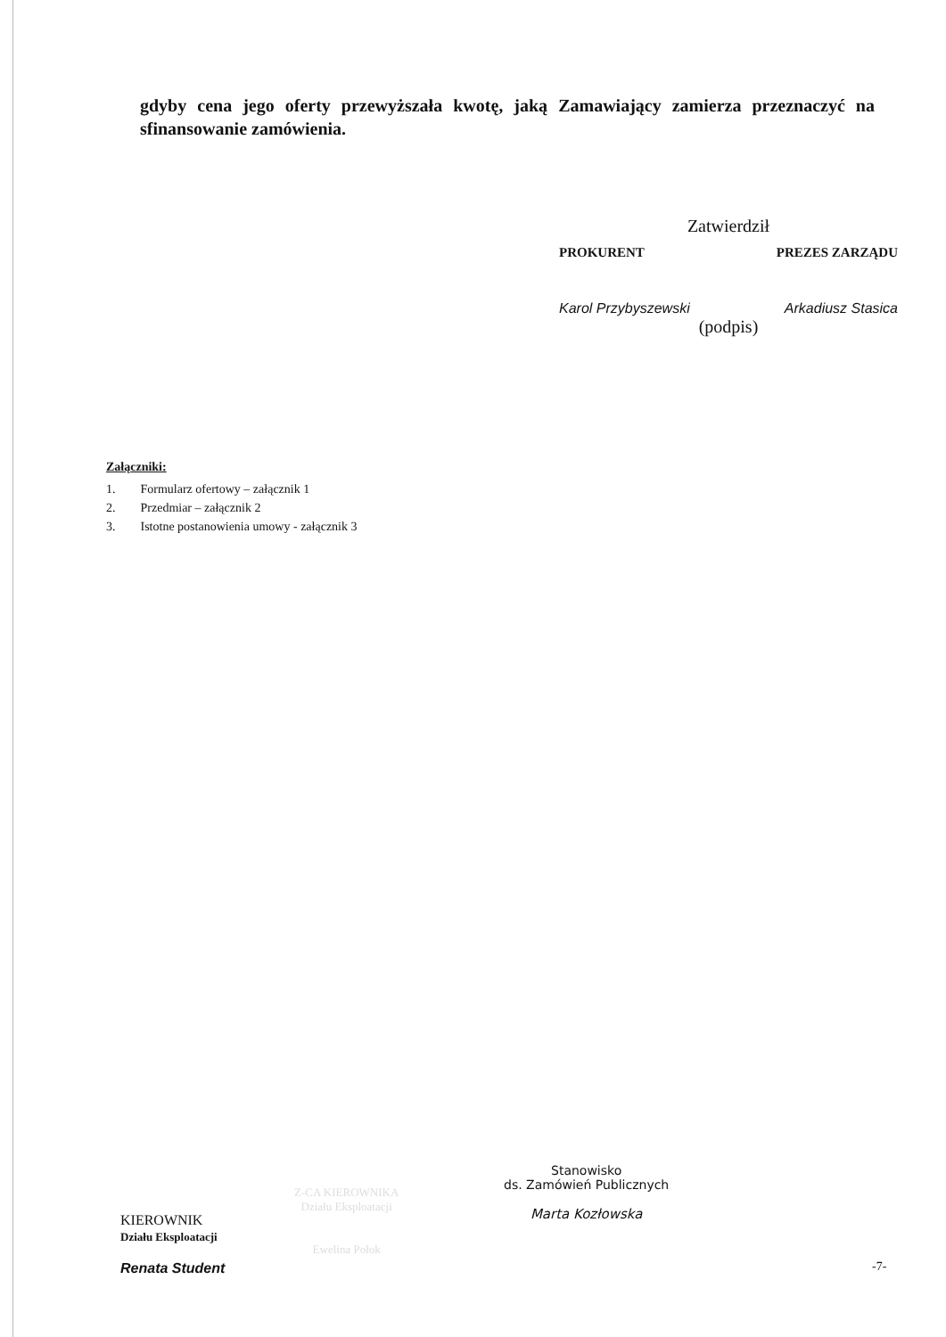gdyby cena jego oferty przewyższała kwotę, jaką Zamawiający zamierza przeznaczyć na sfinansowanie zamówienia.
Zatwierdził
PROKURENT PREZES ZARZĄDU
Karol Przybyszewski Arkadiusz Stasica
(podpis)
Załączniki:
1. Formularz ofertowy – załącznik 1
2. Przedmiar – załącznik 2
3. Istotne postanowienia umowy - załącznik 3
KIEROWNIK
Działu Eksploatacji
Renata Student
Z-CA KIEROWNIKA
Działu Eksploatacji
Ewelina Połok
Stanowisko
ds. Zamówień Publicznych
Marta Kozłowska
-7-